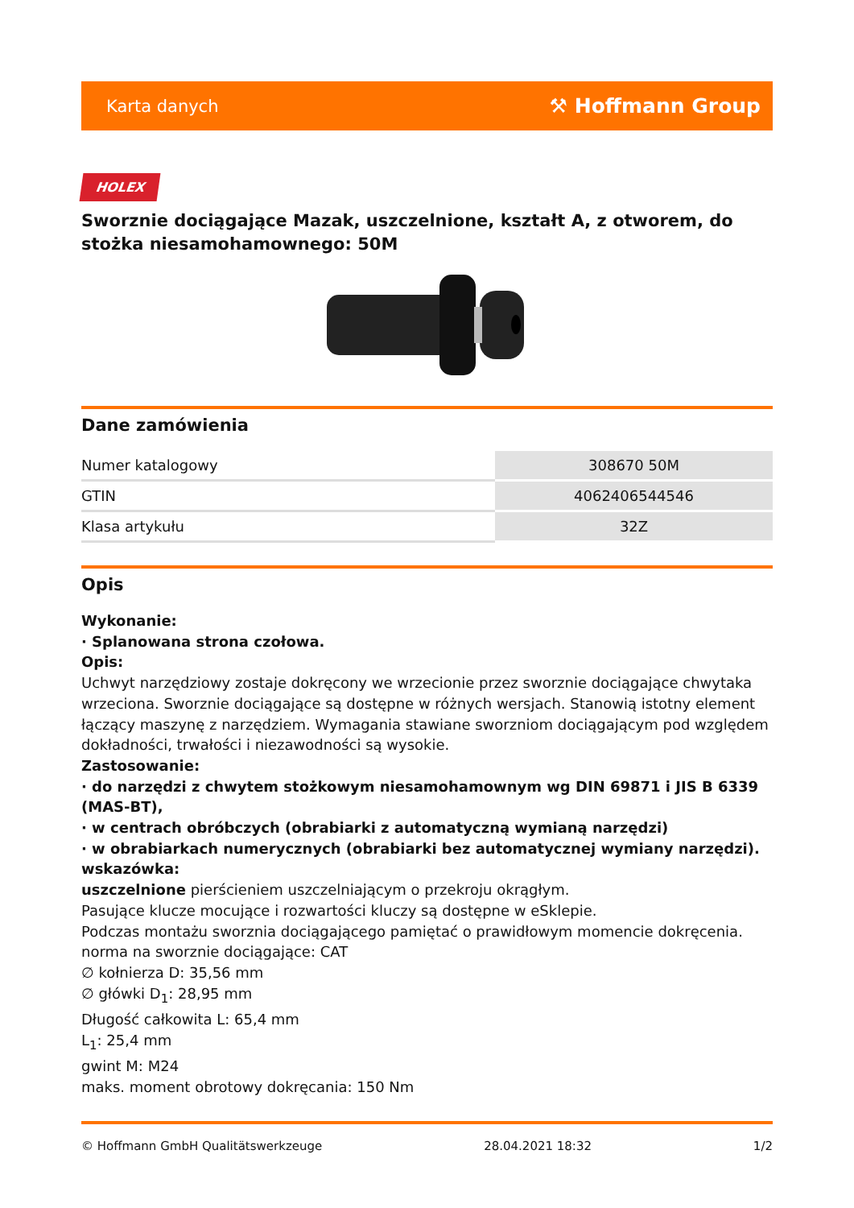Karta danych ⚒ Hoffmann Group
HOLEX
Sworznie dociągające Mazak, uszczelnione, kształt A, z otworem, do stożka niesamohamownego: 50M
Dane zamówienia
| Numer katalogowy | 308670 50M |
| GTIN | 4062406544546 |
| Klasa artykułu | 32Z |
Opis
Wykonanie:
· Splanowana strona czołowa.
Opis:
Uchwyt narzędziowy zostaje dokręcony we wrzecionie przez sworznie dociągające chwytaka wrzeciona. Sworznie dociągające są dostępne w różnych wersjach. Stanowią istotny element łączący maszynę z narzędziem. Wymagania stawiane sworzniom dociągającym pod względem dokładności, trwałości i niezawodności są wysokie.
Zastosowanie:
· do narzędzi z chwytem stożkowym niesamohamownym wg DIN 69871 i JIS B 6339 (MAS-BT),
· w centrach obróbczych (obrabiarki z automatyczną wymianą narzędzi)
· w obrabiarkach numerycznych (obrabiarki bez automatycznej wymiany narzędzi).
wskazówka:
uszczelnione pierścieniem uszczelniającym o przekroju okrągłym.
Pasujące klucze mocujące i rozwartości kluczy są dostępne w eSklepie.
Podczas montażu sworznia dociągającego pamiętać o prawidłowym momencie dokręcenia.
norma na sworznie dociągające: CAT
∅ kołnierza D: 35,56 mm
∅ główki D<sub>1</sub>: 28,95 mm
Długość całkowita L: 65,4 mm
L<sub>1</sub>: 25,4 mm
gwint M: M24
maks. moment obrotowy dokręcania: 150 Nm
© Hoffmann GmbH Qualitätswerkzeuge 28.04.2021 18:32 1/2